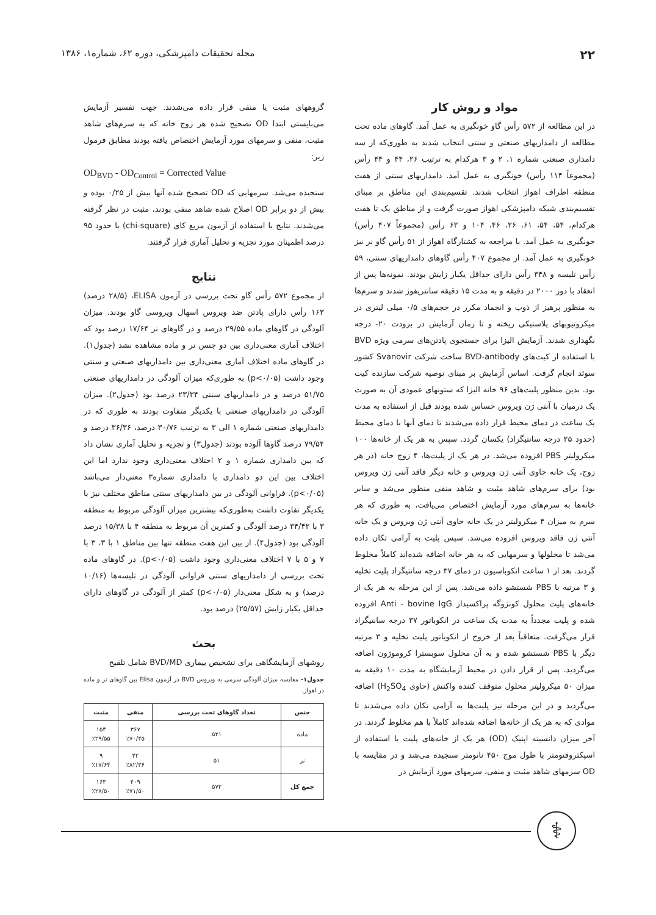۲۲ مجله تحقیقات دامپزشکی، دوره ۶۲، شماره۱، ۱۳۸۶
مواد و روش کار
در این مطالعه از ۵۷۲ رأس گاو خونگیری به عمل آمد. گاوهای ماده تحت مطالعه از دامداریهای صنعتی و سنتی انتخاب شدند به طوری‌که از سه دامداری صنعتی شماره ۱، ۲ و ۳ هرکدام به ترتیب ۲۶، ۴۴ و ۴۴ رأس (مجموعاً ۱۱۴ رأس) خونگیری به عمل آمد. دامداریهای سنتی از هفت منطقه اطراف اهواز انتخاب شدند. تقسیم‌بندی این مناطق بر مبنای تقسیم‌بندی شبکه دامپزشکی اهواز صورت گرفت و از مناطق یک تا هفت هرکدام، ۵۴، ۵۴، ۶۱، ۲۶، ۴۶، ۱۰۴ و ۶۲ رأس (مجموعاً ۴۰۷ رأس) خونگیری به عمل آمد. با مراجعه به کشتارگاه اهواز از ۵۱ رأس گاو نر نیز خونگیری به عمل آمد. از مجموع ۴۰۷ رأس گاوهای دامداریهای سنتی، ۵۹ رأس تلیسه و ۳۴۸ رأس دارای حداقل یکبار زایش بودند. نمونه‌ها پس از انعقاد با دور ۲۰۰۰ در دقیقه و به مدت ۱۵ دقیقه سانتریفوژ شدند و سرم‌ها به منظور پرهیز از ذوب و انجماد مکرر در حجم‌های ۰/۵ میلی لیتری در میکروتیوبهای پلاستیکی ریخته و تا زمان آزمایش در برودت ۲۰- درجه نگهداری شدند. آزمایش الیزا برای جستجوی پادتن‌های سرمی ویژه BVD با استفاده از کیت‌های BVD-antibody ساخت شرکت Svanovir کشور سوئد انجام گرفت. اساس آزمایش بر مبنای توصیه شرکت سازنده کیت بود. بدین منظور پلیت‌های ۹۶ خانه الیزا که ستونهای عمودی آن به صورت یک درمیان با آنتی ژن ویروس حساس شده بودند قبل از استفاده به مدت یک ساعت در دمای محیط قرار داده می‌شدند تا دمای آنها با دمای محیط (حدود ۲۵ درجه سانتیگراد) یکسان گردد. سپس به هر یک از خانه‌ها ۱۰۰ میکرولیتر PBS افزوده می‌شد. در هر یک از پلیت‌ها، ۴ زوج خانه (در هر زوج، یک خانه حاوی آنتی ژن ویروس و خانه دیگر فاقد آنتی ژن ویروس بود) برای سرم‌های شاهد مثبت و شاهد منفی منظور می‌شد و سایر خانه‌ها به سرم‌های مورد آزمایش اختصاص می‌یافت، به طوری که هر سرم به میزان ۴ میکرولیتر در یک خانه حاوی آنتی ژن ویروس و یک خانه آنتی ژن فاقد ویروس افزوده می‌شد. سپس پلیت به آرامی تکان داده می‌شد تا محلولها و سرمهایی که به هر خانه اضافه شده‌اند کاملاً مخلوط گردند. بعد از ۱ ساعت انکوباسیون در دمای ۳۷ درجه سانتیگراد پلیت تخلیه و ۳ مرتبه با PBS شستشو داده می‌شد. پس از این مرحله به هر یک از خانه‌های پلیت محلول کونژوگه پراکسیداز Anti - bovine IgG افزوده شده و پلیت مجدداً به مدت یک ساعت در انکوباتور ۳۷ درجه سانتیگراد قرار می‌گرفت. متعاقباً بعد از خروج از انکوباتور پلیت تخلیه و ۳ مرتبه دیگر با PBS شستشو شده و به آن محلول سوبسترا کروموژون اضافه می‌گردید. پس از قرار دادن در محیط آزمایشگاه به مدت ۱۰ دقیقه به میزان ۵۰ میکرولیتر محلول متوقف کننده واکنش (حاوی H<sub>2</sub>SO<sub>4</sub>) اضافه می‌گردید و در این مرحله نیز پلیت‌ها به آرامی تکان داده می‌شدند تا موادی که به هر یک از خانه‌ها اضافه شده‌اند کاملاً با هم مخلوط گردند. در آخر میزان دانسیته اپتیک (OD) هر یک از خانه‌های پلیت با استفاده از اسپکتروفتومتر با طول موج ۴۵۰ نانومتر سنجیده می‌شد و در مقایسه با OD سرمهای شاهد مثبت و منفی، سرمهای مورد آزمایش در
گروههای مثبت یا منفی قرار داده می‌شدند. جهت تفسیر آزمایش می‌بایستی ابتدا OD تصحیح شده هر زوج خانه که به سرم‌های شاهد مثبت، منفی و سرمهای مورد آزمایش اختصاص یافته بودند مطابق فرمول زیر:
OD<sub>BVD</sub> - OD<sub>Control</sub> = Corrected Value
سنجیده می‌شد. سرمهایی که OD تصحیح شده آنها بیش از ۰/۲۵ بوده و بیش از دو برابر OD اصلاح شده شاهد منفی بودند، مثبت در نظر گرفته می‌شدند. نتایج با استفاده از آزمون مربع کای (chi-square) با حدود ۹۵ درصد اطمینان مورد تجزیه و تحلیل آماری قرار گرفتند.
نتایج
از مجموع ۵۷۲ رأس گاو تحت بررسی در آزمون ELISA، (۲۸/۵ درصد) ۱۶۳ رأس دارای پادتن ضد ویروس اسهال ویروسی گاو بودند. میزان آلودگی در گاوهای ماده ۲۹/۵۵ درصد و در گاوهای نر ۱۷/۶۴ درصد بود که اختلاف آماری معنی‌داری بین دو جنس نر و ماده مشاهده نشد (جدول۱). در گاوهای ماده اختلاف آماری معنی‌داری بین دامداریهای صنعتی و سنتی وجود داشت (p<۰/۰۵) به طوری‌که میزان آلودگی در دامداریهای صنعتی ۵۱/۷۵ درصد و در دامداریهای سنتی ۲۳/۳۴ درصد بود (جدول۲). میزان آلودگی در دامداریهای صنعتی با یکدیگر متفاوت بودند به طوری که در دامداریهای صنعتی شماره ۱ الی ۳ به ترتیب ۳۰/۷۶ درصد، ۳۶/۳۶ درصد و ۷۹/۵۴ درصد گاوها آلوده بودند (جدول۳) و تجزیه و تحلیل آماری نشان داد که بین دامداری شماره ۱ و ۲ اختلاف معنی‌داری وجود ندارد اما این اختلاف بین این دو دامداری با دامداری شماره۳ معنی‌دار می‌باشد (p<۰/۰۵). فراوانی آلودگی در بین دامداریهای سنتی مناطق مختلف نیز با یکدیگر تفاوت داشت به‌طوری‌که بیشترین میزان آلودگی مربوط به منطقه ۳ با ۳۴/۴۲ درصد آلودگی و کمترین آن مربوط به منطقه ۴ با ۱۵/۳۸ درصد آلودگی بود (جدول۴). از بین این هفت منطقه تنها بین مناطق ۱ با ۳، ۳ با ۷ و ۵ با ۷ اختلاف معنی‌داری وجود داشت (p<۰/۰۵). در گاوهای ماده تحت بررسی از دامداریهای سنتی فراوانی آلودگی در تلیسه‌ها (۱۰/۱۶ درصد) و به شکل معنی‌دار (p<۰/۰۵) کمتر از آلودگی در گاوهای دارای حداقل یکبار زایش (۲۵/۵۷) درصد بود.
بحث
روشهای آزمایشگاهی برای تشخیص بیماری BVD/MD شامل تلقیح
جدول۱- مقایسه میزان آلودگی سرمی به ویروس BVD در آزمون Elisa بین گاوهای نر و ماده در اهواز.
| جنس | تعداد گاوهای تحت بررسی | منفی | مثبت |
| --- | --- | --- | --- |
| ماده | ۵۲۱ | ۳۶۷ ٪۷۰/۴۵ | ۱۵۴ ٪۲۹/۵۵ |
| نر | ۵۱ | ۴۲ ٪۸۲/۳۶ | ۹ ٪۱۷/۶۴ |
| جمع کل | ۵۷۲ | ۴۰۹ ٪۷۱/۵۰ | ۱۶۳ ٪۲۸/۵۰ |
⚕